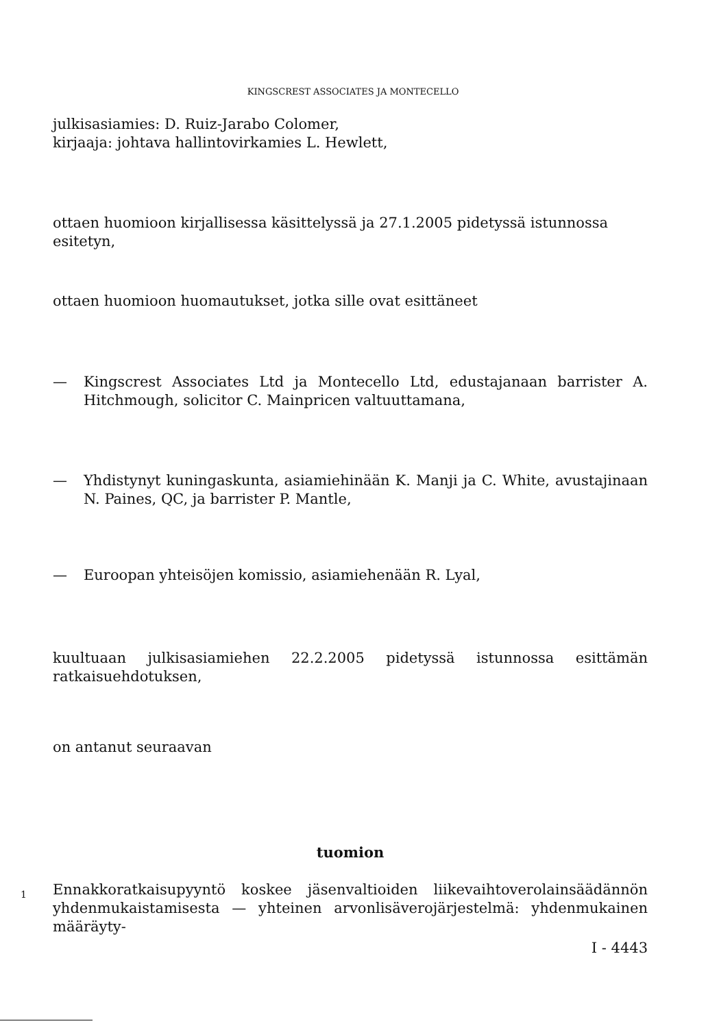KINGSCREST ASSOCIATES JA MONTECELLO
julkisasiamies: D. Ruiz-Jarabo Colomer,
kirjaaja: johtava hallintovirkamies L. Hewlett,
ottaen huomioon kirjallisessa käsittelyssä ja 27.1.2005 pidetyssä istunnossa esitetyn,
ottaen huomioon huomautukset, jotka sille ovat esittäneet
— Kingscrest Associates Ltd ja Montecello Ltd, edustajanaan barrister A. Hitchmough, solicitor C. Mainpricen valtuuttamana,
— Yhdistynyt kuningaskunta, asiamiehinään K. Manji ja C. White, avustajinaan N. Paines, QC, ja barrister P. Mantle,
— Euroopan yhteisöjen komissio, asiamiehenään R. Lyal,
kuultuaan julkisasiamiehen 22.2.2005 pidetyssä istunnossa esittämän ratkaisuehdotuksen,
on antanut seuraavan
tuomion
1
Ennakkoratkaisupyyntö koskee jäsenvaltioiden liikevaihtoverolainsäädännön yhdenmukaistamisesta — yhteinen arvonlisäverojärjestelmä: yhdenmukainen määräyty-
I - 4443